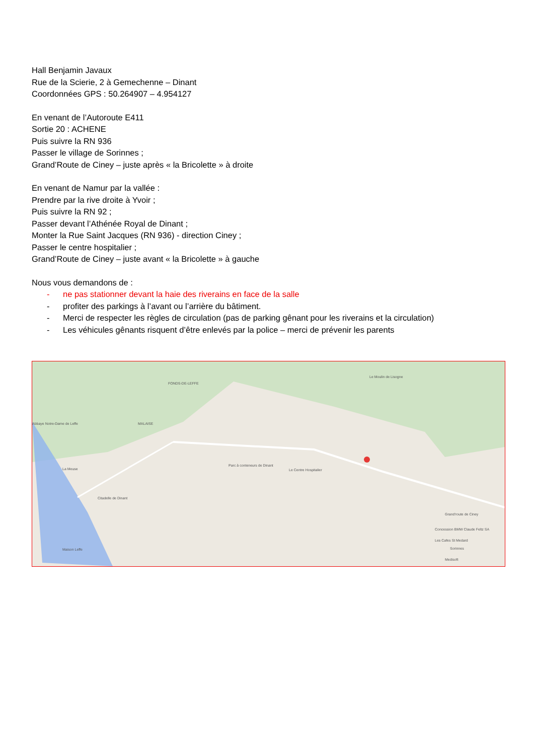Hall Benjamin Javaux
Rue de la Scierie, 2 à Gemechenne – Dinant
Coordonnées GPS : 50.264907 – 4.954127
En venant de l’Autoroute E411
Sortie 20 : ACHENE
Puis suivre la RN 936
Passer le village de Sorinnes ;
Grand’Route de Ciney – juste après « la Bricolette » à droite
En venant de Namur par la vallée :
Prendre par la rive droite à Yvoir ;
Puis suivre la RN 92 ;
Passer devant l’Athénée Royal de Dinant ;
Monter la Rue Saint Jacques (RN 936) - direction Ciney ;
Passer le centre hospitalier ;
Grand’Route de Ciney – juste avant « la Bricolette » à gauche
Nous vous demandons de :
- ne pas stationner devant la haie des riverains en face de la salle
- profiter des parkings à l’avant ou l’arrière du bâtiment.
- Merci de respecter les règles de circulation (pas de parking gênant pour les riverains et la circulation)
- Les véhicules gênants risquent d’être enlevés par la police – merci de prévenir les parents
FONDS-DE-LEFFE
MALAISE Abbaye Notre-Dame de Leffe
La Meuse
Le Moulin de Lisogne
Parc à conteneurs de Dinant
Le Centre Hospitalier
Citadelle de Dinant
Maison Leffe
Grand'route de Ciney
Concession BMW Claude Feltz SA
Les Cafes St Medard
Sorinnes
Medisoft